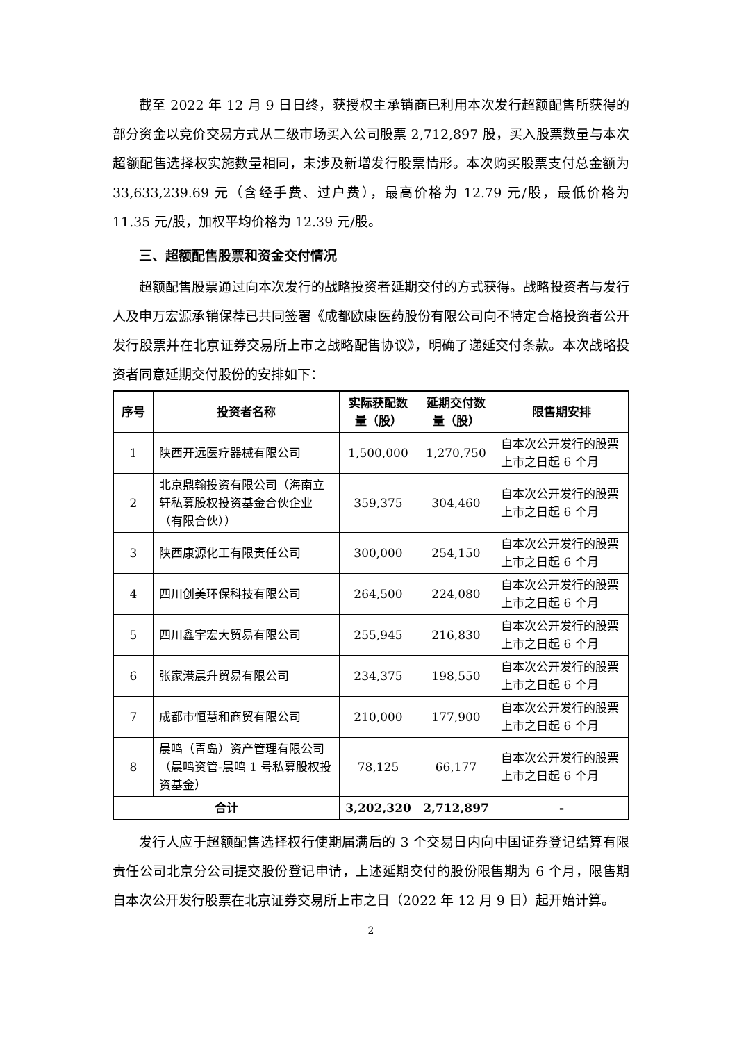截至 2022 年 12 月 9 日日终，获授权主承销商已利用本次发行超额配售所获得的部分资金以竞价交易方式从二级市场买入公司股票 2,712,897 股，买入股票数量与本次超额配售选择权实施数量相同，未涉及新增发行股票情形。本次购买股票支付总金额为 33,633,239.69 元（含经手费、过户费），最高价格为 12.79 元/股，最低价格为 11.35 元/股，加权平均价格为 12.39 元/股。
三、超额配售股票和资金交付情况
超额配售股票通过向本次发行的战略投资者延期交付的方式获得。战略投资者与发行人及申万宏源承销保荐已共同签署《成都欧康医药股份有限公司向不特定合格投资者公开发行股票并在北京证券交易所上市之战略配售协议》，明确了递延交付条款。本次战略投资者同意延期交付股份的安排如下：
| 序号 | 投资者名称 | 实际获配数量（股） | 延期交付数量（股） | 限售期安排 |
| --- | --- | --- | --- | --- |
| 1 | 陕西开远医疗器械有限公司 | 1,500,000 | 1,270,750 | 自本次公开发行的股票上市之日起 6 个月 |
| 2 | 北京鼎翰投资有限公司（海南立轩私募股权投资基金合伙企业（有限合伙）） | 359,375 | 304,460 | 自本次公开发行的股票上市之日起 6 个月 |
| 3 | 陕西康源化工有限责任公司 | 300,000 | 254,150 | 自本次公开发行的股票上市之日起 6 个月 |
| 4 | 四川创美环保科技有限公司 | 264,500 | 224,080 | 自本次公开发行的股票上市之日起 6 个月 |
| 5 | 四川鑫宇宏大贸易有限公司 | 255,945 | 216,830 | 自本次公开发行的股票上市之日起 6 个月 |
| 6 | 张家港晨升贸易有限公司 | 234,375 | 198,550 | 自本次公开发行的股票上市之日起 6 个月 |
| 7 | 成都市恒慧和商贸有限公司 | 210,000 | 177,900 | 自本次公开发行的股票上市之日起 6 个月 |
| 8 | 晨鸣（青岛）资产管理有限公司（晨鸣资管-晨鸣 1 号私募股权投资基金） | 78,125 | 66,177 | 自本次公开发行的股票上市之日起 6 个月 |
| 合计 | | 3,202,320 | 2,712,897 | - |
发行人应于超额配售选择权行使期届满后的 3 个交易日内向中国证券登记结算有限责任公司北京分公司提交股份登记申请，上述延期交付的股份限售期为 6 个月，限售期自本次公开发行股票在北京证券交易所上市之日（2022 年 12 月 9 日）起开始计算。
2